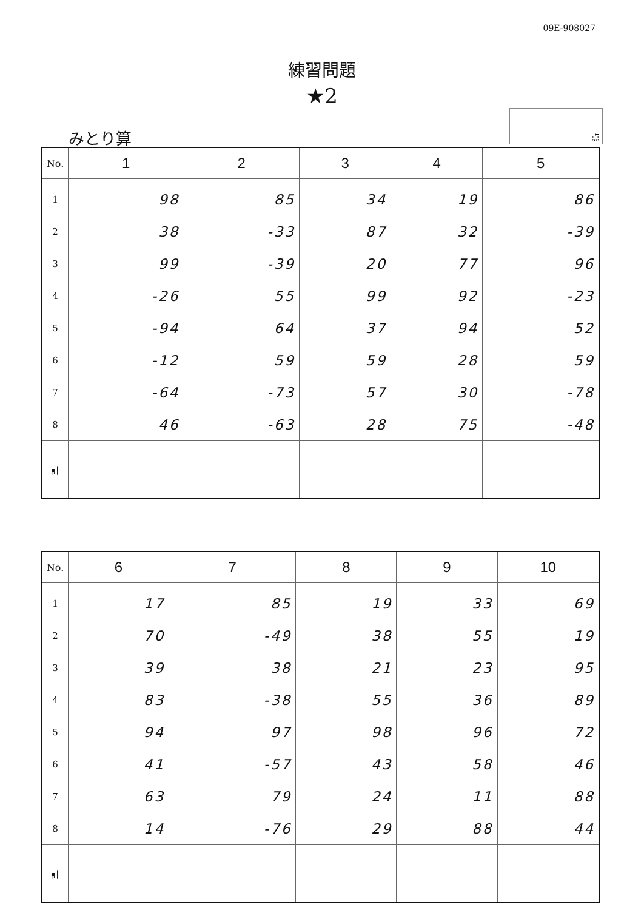09E-908027
練習問題
★2
みとり算
点
| No. | 1 | 2 | 3 | 4 | 5 |
| --- | --- | --- | --- | --- | --- |
| 1 | 98 | 85 | 34 | 19 | 86 |
| 2 | 38 | -33 | 87 | 32 | -39 |
| 3 | 99 | -39 | 20 | 77 | 96 |
| 4 | -26 | 55 | 99 | 92 | -23 |
| 5 | -94 | 64 | 37 | 94 | 52 |
| 6 | -12 | 59 | 59 | 28 | 59 |
| 7 | -64 | -73 | 57 | 30 | -78 |
| 8 | 46 | -63 | 28 | 75 | -48 |
| 計 | | | | | |
| No. | 6 | 7 | 8 | 9 | 10 |
| --- | --- | --- | --- | --- | --- |
| 1 | 17 | 85 | 19 | 33 | 69 |
| 2 | 70 | -49 | 38 | 55 | 19 |
| 3 | 39 | 38 | 21 | 23 | 95 |
| 4 | 83 | -38 | 55 | 36 | 89 |
| 5 | 94 | 97 | 98 | 96 | 72 |
| 6 | 41 | -57 | 43 | 58 | 46 |
| 7 | 63 | 79 | 24 | 11 | 88 |
| 8 | 14 | -76 | 29 | 88 | 44 |
| 計 | | | | | |